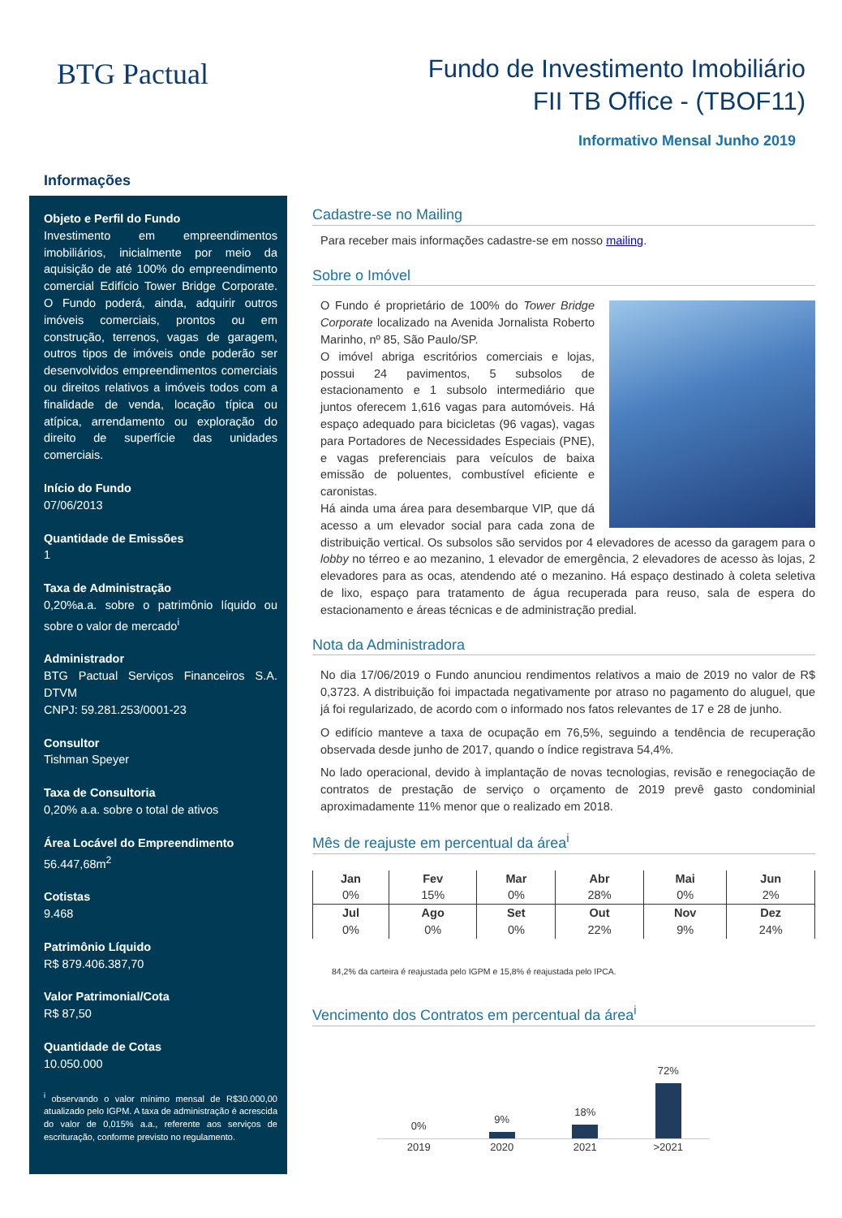BTG Pactual
Fundo de Investimento Imobiliário
FII TB Office - (TBOF11)
Informativo Mensal Junho 2019
Informações
Objeto e Perfil do Fundo
Investimento em empreendimentos imobiliários, inicialmente por meio da aquisição de até 100% do empreendimento comercial Edifício Tower Bridge Corporate. O Fundo poderá, ainda, adquirir outros imóveis comerciais, prontos ou em construção, terrenos, vagas de garagem, outros tipos de imóveis onde poderão ser desenvolvidos empreendimentos comerciais ou direitos relativos a imóveis todos com a finalidade de venda, locação típica ou atípica, arrendamento ou exploração do direito de superfície das unidades comerciais.
Início do Fundo
07/06/2013
Quantidade de Emissões
1
Taxa de Administração
0,20%a.a. sobre o patrimônio líquido ou sobre o valor de mercado<sup>i</sup>
Administrador
BTG Pactual Serviços Financeiros S.A. DTVM
CNPJ: 59.281.253/0001-23
Consultor
Tishman Speyer
Taxa de Consultoria
0,20% a.a. sobre o total de ativos
Área Locável do Empreendimento
56.447,68m<sup>2</sup>
Cotistas
9.468
Patrimônio Líquido
R$ 879.406.387,70
Valor Patrimonial/Cota
R$ 87,50
Quantidade de Cotas
10.050.000
<sup>i</sup> observando o valor mínimo mensal de R$30.000,00 atualizado pelo IGPM. A taxa de administração é acrescida do valor de 0,015% a.a., referente aos serviços de escrituração, conforme previsto no regulamento.
Cadastre-se no Mailing
Para receber mais informações cadastre-se em nosso mailing.
Sobre o Imóvel
O Fundo é proprietário de 100% do Tower Bridge Corporate localizado na Avenida Jornalista Roberto Marinho, nº 85, São Paulo/SP.
O imóvel abriga escritórios comerciais e lojas, possui 24 pavimentos, 5 subsolos de estacionamento e 1 subsolo intermediário que juntos oferecem 1,616 vagas para automóveis. Há espaço adequado para bicicletas (96 vagas), vagas para Portadores de Necessidades Especiais (PNE), e vagas preferenciais para veículos de baixa emissão de poluentes, combustível eficiente e caronistas.
Há ainda uma área para desembarque VIP, que dá acesso a um elevador social para cada zona de distribuição vertical. Os subsolos são servidos por 4 elevadores de acesso da garagem para o lobby no térreo e ao mezanino, 1 elevador de emergência, 2 elevadores de acesso às lojas, 2 elevadores para as ocas, atendendo até o mezanino. Há espaço destinado à coleta seletiva de lixo, espaço para tratamento de água recuperada para reuso, sala de espera do estacionamento e áreas técnicas e de administração predial.
Nota da Administradora
No dia 17/06/2019 o Fundo anunciou rendimentos relativos a maio de 2019 no valor de R$ 0,3723. A distribuição foi impactada negativamente por atraso no pagamento do aluguel, que já foi regularizado, de acordo com o informado nos fatos relevantes de 17 e 28 de junho.
O edifício manteve a taxa de ocupação em 76,5%, seguindo a tendência de recuperação observada desde junho de 2017, quando o índice registrava 54,4%.
No lado operacional, devido à implantação de novas tecnologias, revisão e renegociação de contratos de prestação de serviço o orçamento de 2019 prevê gasto condominial aproximadamente 11% menor que o realizado em 2018.
Mês de reajuste em percentual da área<sup>i</sup>
| Jan | Fev | Mar | Abr | Mai | Jun |
| 0% | 15% | 0% | 28% | 0% | 2% |
| Jul | Ago | Set | Out | Nov | Dez |
| 0% | 0% | 0% | 22% | 9% | 24% |
84,2% da carteira é reajustada pelo IGPM e 15,8% é reajustada pelo IPCA.
Vencimento dos Contratos em percentual da área<sup>i</sup>
0%
9%
18%
72%
2019 2020 2021 >2021